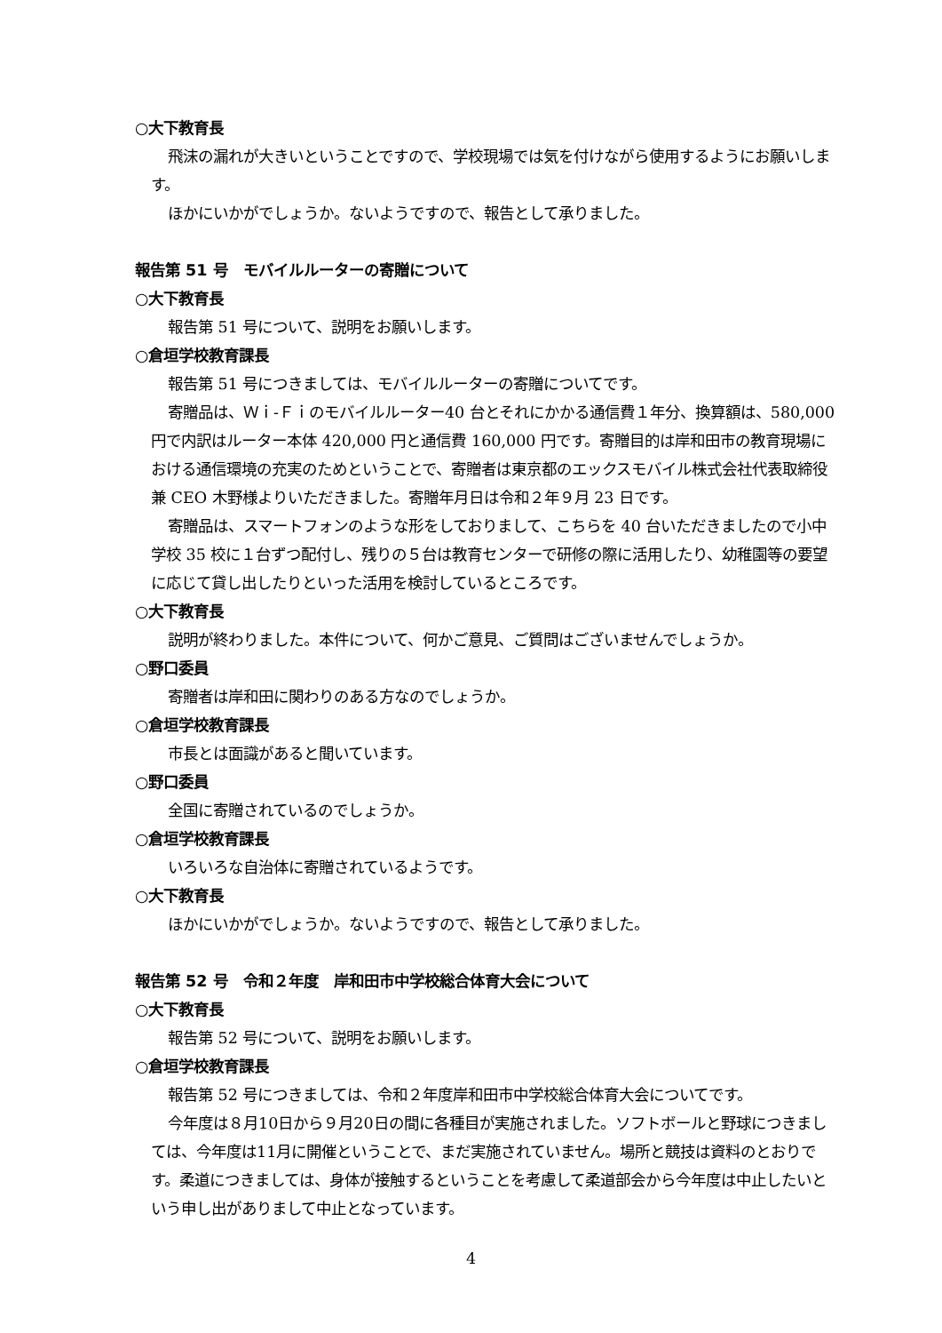○大下教育長
飛沫の漏れが大きいということですので、学校現場では気を付けながら使用するようにお願いします。
ほかにいかがでしょうか。ないようですので、報告として承りました。
報告第 51 号　モバイルルーターの寄贈について
○大下教育長
報告第 51 号について、説明をお願いします。
○倉垣学校教育課長
報告第 51 号につきましては、モバイルルーターの寄贈についてです。
寄贈品は、Ｗｉ-Ｆｉのモバイルルーター40 台とそれにかかる通信費１年分、換算額は、580,000 円で内訳はルーター本体 420,000 円と通信費 160,000 円です。寄贈目的は岸和田市の教育現場における通信環境の充実のためということで、寄贈者は東京都のエックスモバイル株式会社代表取締役兼 CEO 木野様よりいただきました。寄贈年月日は令和２年９月 23 日です。
寄贈品は、スマートフォンのような形をしておりまして、こちらを 40 台いただきましたので小中学校 35 校に１台ずつ配付し、残りの５台は教育センターで研修の際に活用したり、幼稚園等の要望に応じて貸し出したりといった活用を検討しているところです。
○大下教育長
説明が終わりました。本件について、何かご意見、ご質問はございませんでしょうか。
○野口委員
寄贈者は岸和田に関わりのある方なのでしょうか。
○倉垣学校教育課長
市長とは面識があると聞いています。
○野口委員
全国に寄贈されているのでしょうか。
○倉垣学校教育課長
いろいろな自治体に寄贈されているようです。
○大下教育長
ほかにいかがでしょうか。ないようですので、報告として承りました。
報告第 52 号　令和２年度　岸和田市中学校総合体育大会について
○大下教育長
報告第 52 号について、説明をお願いします。
○倉垣学校教育課長
報告第 52 号につきましては、令和２年度岸和田市中学校総合体育大会についてです。
今年度は８月10日から９月20日の間に各種目が実施されました。ソフトボールと野球につきましては、今年度は11月に開催ということで、まだ実施されていません。場所と競技は資料のとおりです。柔道につきましては、身体が接触するということを考慮して柔道部会から今年度は中止したいという申し出がありまして中止となっています。
4